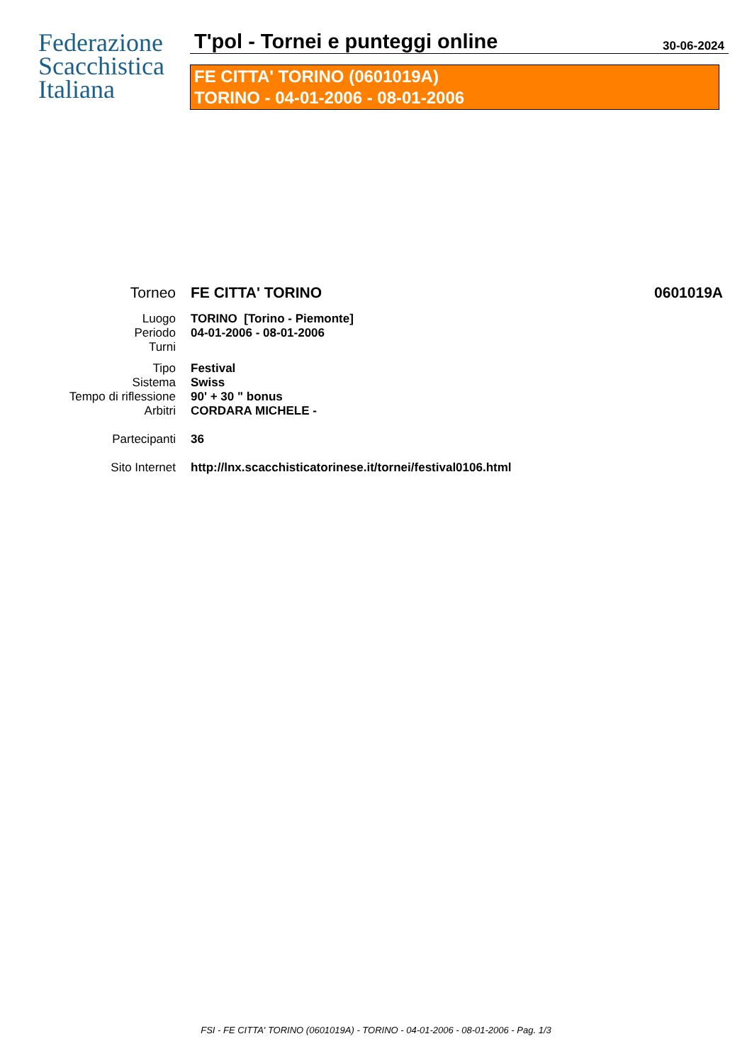Federazione
Scacchistica
Italiana
T'pol - Tornei e punteggi online
30-06-2024
FE CITTA' TORINO (0601019A)
TORINO - 04-01-2006 - 08-01-2006
| Torneo | FE CITTA' TORINO | 0601019A |
| Luogo | TORINO [Torino - Piemonte] | |
| Periodo | 04-01-2006 - 08-01-2006 | |
| Turni | | |
| Tipo | Festival | |
| Sistema | Swiss | |
| Tempo di riflessione | 90' + 30 " bonus | |
| Arbitri | CORDARA MICHELE - | |
| Partecipanti | 36 | |
| Sito Internet | http://lnx.scacchisticatorinese.it/tornei/festival0106.html | |
FSI - FE CITTA' TORINO (0601019A) - TORINO - 04-01-2006 - 08-01-2006 - Pag. 1/3